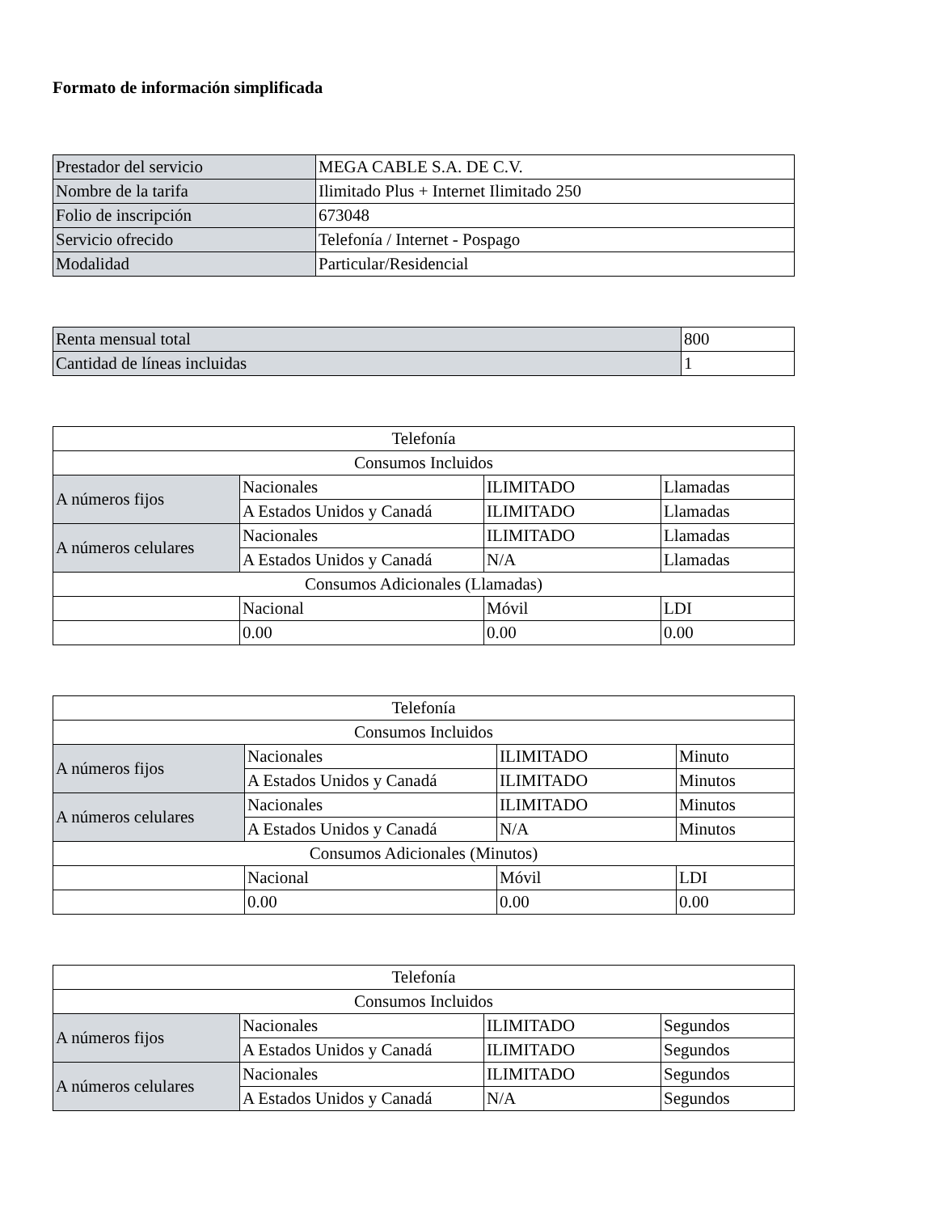Formato de información simplificada
| Prestador del servicio | MEGA CABLE S.A. DE C.V. |
| Nombre de la tarifa | Ilimitado Plus + Internet Ilimitado 250 |
| Folio de inscripción | 673048 |
| Servicio ofrecido | Telefonía / Internet - Pospago |
| Modalidad | Particular/Residencial |
| Renta mensual total | 800 |
| Cantidad de líneas incluidas | 1 |
| Telefonía | | | |
| --- | --- | --- | --- |
| Consumos Incluidos | | | |
| A números fijos | Nacionales | ILIMITADO | Llamadas |
| | A Estados Unidos y Canadá | ILIMITADO | Llamadas |
| A números celulares | Nacionales | ILIMITADO | Llamadas |
| | A Estados Unidos y Canadá | N/A | Llamadas |
| Consumos Adicionales (Llamadas) | | | |
| | Nacional | Móvil | LDI |
| | 0.00 | 0.00 | 0.00 |
| Telefonía | | | |
| --- | --- | --- | --- |
| Consumos Incluidos | | | |
| A números fijos | Nacionales | ILIMITADO | Minuto |
| | A Estados Unidos y Canadá | ILIMITADO | Minutos |
| A números celulares | Nacionales | ILIMITADO | Minutos |
| | A Estados Unidos y Canadá | N/A | Minutos |
| Consumos Adicionales (Minutos) | | | |
| | Nacional | Móvil | LDI |
| | 0.00 | 0.00 | 0.00 |
| Telefonía | | | |
| --- | --- | --- | --- |
| Consumos Incluidos | | | |
| A números fijos | Nacionales | ILIMITADO | Segundos |
| | A Estados Unidos y Canadá | ILIMITADO | Segundos |
| A números celulares | Nacionales | ILIMITADO | Segundos |
| | A Estados Unidos y Canadá | N/A | Segundos |